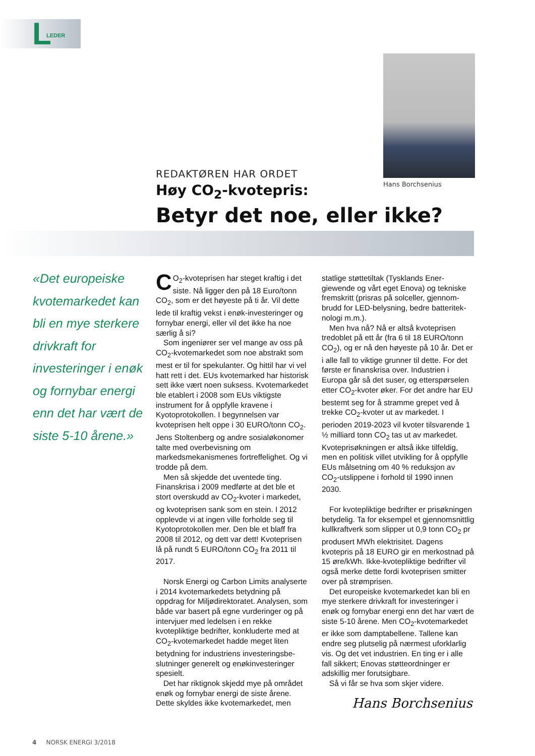L LEDER
Hans Borchsenius
REDAKTØREN HAR ORDET
Høy CO<sub>2</sub>-kvotepris:
Betyr det noe, eller ikke?
«Det europeiske kvotemarkedet kan bli en mye sterkere drivkraft for investeringer i enøk og fornybar energi enn det har vært de siste 5-10 årene.»
CO<sub>2</sub>-kvoteprisen har steget kraftig i det siste. Nå ligger den på 18 Euro/tonn CO<sub>2</sub>, som er det høyeste på ti år. Vil dette lede til kraftig vekst i enøk-investeringer og fornybar energi, eller vil det ikke ha noe særlig å si?
Som ingeniører ser vel mange av oss på CO<sub>2</sub>-kvotemarkedet som noe abstrakt som mest er til for spekulanter. Og hittil har vi vel hatt rett i det. EUs kvotemarked har historisk sett ikke vært noen suksess. Kvotemarkedet ble etablert i 2008 som EUs viktigste instrument for å oppfylle kravene i Kyotoprotokollen. I begynnelsen var kvoteprisen helt oppe i 30 EURO/tonn CO<sub>2</sub>. Jens Stoltenberg og andre sosial­økonomer talte med overbevisning om markedsmekanismenes fortreffelighet. Og vi trodde på dem.
Men så skjedde det uventede ting. Finanskrisa i 2009 medførte at det ble et stort overskudd av CO<sub>2</sub>-kvoter i markedet, og kvoteprisen sank som en stein. I 2012 opplevde vi at ingen ville forholde seg til Kyotoprotokollen mer. Den ble et blaff fra 2008 til 2012, og dett var dett! Kvote­prisen lå på rundt 5 EURO/tonn CO<sub>2</sub> fra 2011 til 2017.
Norsk Energi og Carbon Limits analyserte i 2014 kvotemarkedets betydning på oppdrag for Miljødirektoratet. Analysen, som både var basert på egne vurderinger og på intervjuer med ledelsen i en rekke kvotepliktige bedrifter, konkluderte med at CO<sub>2</sub>-kvotemarkedet hadde meget liten betydning for industriens investeringsbe­slutninger generelt og enøkinvesteringer spesielt.
Det har riktignok skjedd mye på om­rådet enøk og fornybar energi de siste årene. Dette skyldes ikke kvotemarkedet, men statlige støttetiltak (Tysklands Ener­giewende og vårt eget Enova) og tekniske fremskritt (prisras på solceller, gjennom­brudd for LED-belysning, bedre batteritek­nologi m.m.).
Men hva nå? Nå er altså kvoteprisen tredoblet på ett år (fra 6 til 18 EURO/tonn CO<sub>2</sub>), og er nå den høyeste på 10 år. Det er i alle fall to viktige grunner til dette. For det første er finanskrisa over. Industrien i Europa går så det suser, og etterspørselen etter CO<sub>2</sub>-kvoter øker. For det andre har EU bestemt seg for å stramme grepet ved å trekke CO<sub>2</sub>-kvoter ut av markedet. I perioden 2019-2023 vil kvoter tilsvarende 1 ½ milliard tonn CO<sub>2</sub> tas ut av markedet. Kvoteprisøkningen er altså ikke tilfeldig, men en politisk villet utvikling for å opp­fylle EUs målsetning om 40 % reduksjon av CO<sub>2</sub>-utslippene i forhold til 1990 innen 2030.
For kvotepliktige bedrifter er prisøknin­gen betydelig. Ta for eksempel et gjen­nomsnittlig kullkraftverk som slipper ut 0,9 tonn CO<sub>2</sub> pr produsert MWh elektrisi­tet. Dagens kvotepris på 18 EURO gir en merkostnad på 15 øre/kWh. Ikke-kvote­pliktige bedrifter vil også merke dette fordi kvoteprisen smitter over på strømprisen.
Det europeiske kvotemarkedet kan bli en mye sterkere drivkraft for investeringer i enøk og fornybar energi enn det har vært de siste 5-10 årene. Men CO<sub>2</sub>-kvote­markedet er ikke som damptabellene. Tal­lene kan endre seg plutselig på nærmest uforklarlig vis. Og det vet industrien. En ting er i alle fall sikkert; Enovas støtteord­ninger er adskillig mer forutsigbare.
Så vi får se hva som skjer videre.
Hans Borchsenius
4 NORSK ENERGI 3/2018